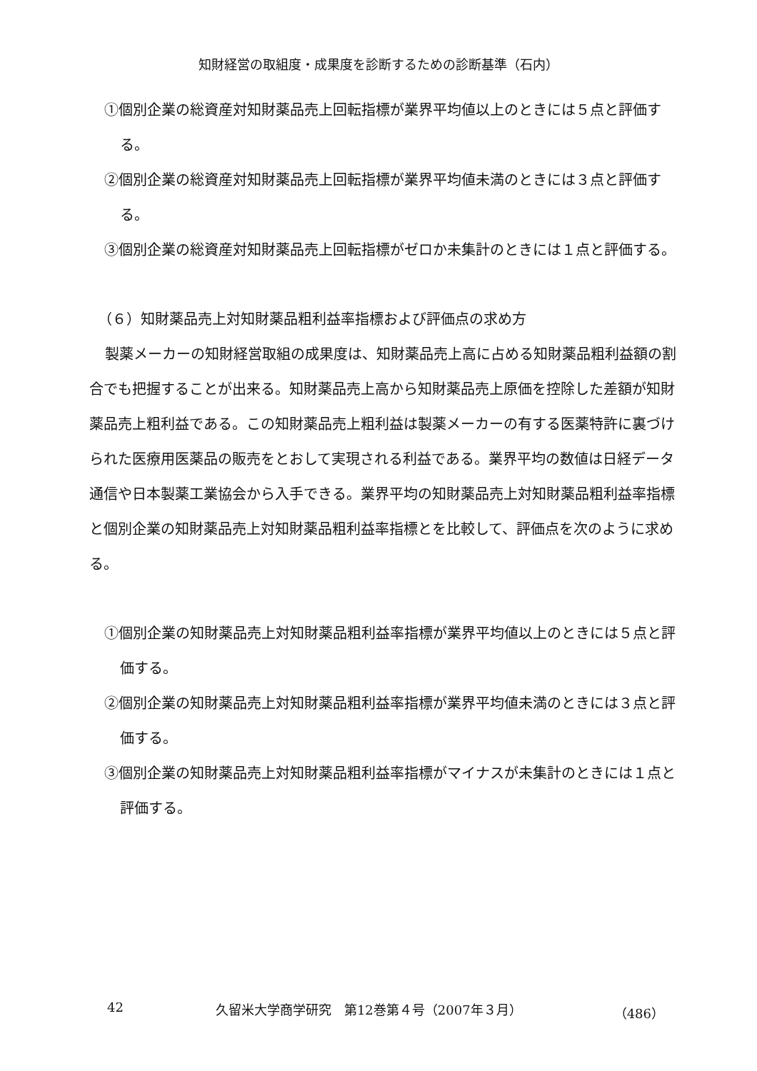知財経営の取組度・成果度を診断するための診断基準（石内）
①個別企業の総資産対知財薬品売上回転指標が業界平均値以上のときには５点と評価する。
②個別企業の総資産対知財薬品売上回転指標が業界平均値未満のときには３点と評価する。
③個別企業の総資産対知財薬品売上回転指標がゼロか未集計のときには１点と評価する。
（６）知財薬品売上対知財薬品粗利益率指標および評価点の求め方
製薬メーカーの知財経営取組の成果度は、知財薬品売上高に占める知財薬品粗利益額の割合でも把握することが出来る。知財薬品売上高から知財薬品売上原価を控除した差額が知財薬品売上粗利益である。この知財薬品売上粗利益は製薬メーカーの有する医薬特許に裏づけられた医療用医薬品の販売をとおして実現される利益である。業界平均の数値は日経データ通信や日本製薬工業協会から入手できる。業界平均の知財薬品売上対知財薬品粗利益率指標と個別企業の知財薬品売上対知財薬品粗利益率指標とを比較して、評価点を次のように求める。
①個別企業の知財薬品売上対知財薬品粗利益率指標が業界平均値以上のときには５点と評価する。
②個別企業の知財薬品売上対知財薬品粗利益率指標が業界平均値未満のときには３点と評価する。
③個別企業の知財薬品売上対知財薬品粗利益率指標がマイナスが未集計のときには１点と評価する。
42 久留米大学商学研究　第12巻第４号（2007年３月） （486）